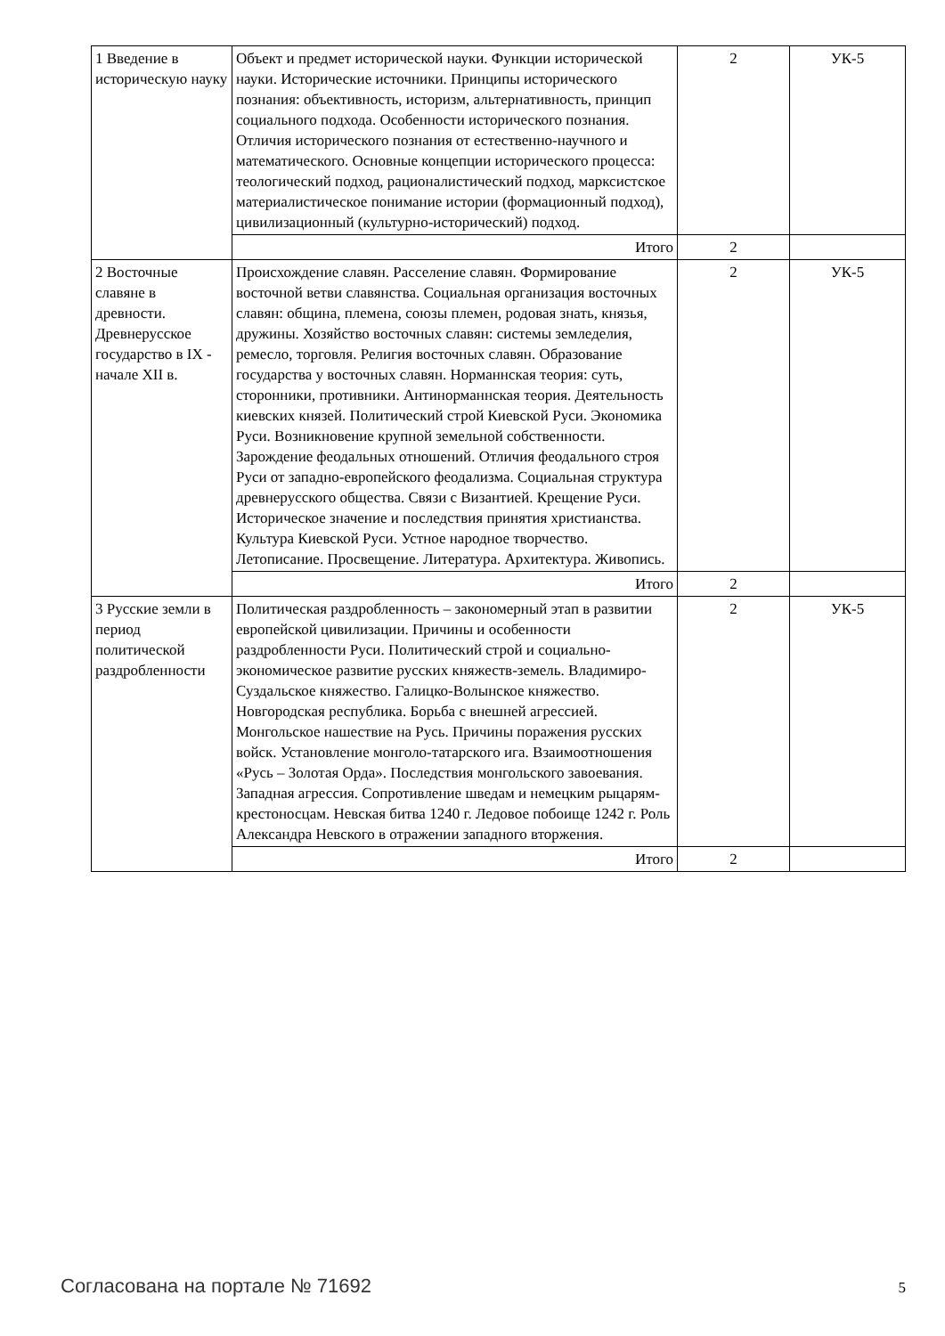| 1 Введение в историческую науку | Объект и предмет исторической науки. Функции исторической науки. Исторические источники. Принципы исторического познания: объективность, историзм, альтернативность, принцип социального подхода. Особенности исторического познания. Отличия исторического познания от естественно-научного и математического. Основные концепции исторического процесса: теологический подход, рационалистический подход, марксистское материалистическое понимание истории (формационный подход), цивилизационный (культурно-исторический) подход. | 2 | УК-5 |
| | Итого | 2 | |
| 2 Восточные славяне в древности. Древнерусское государство в IX - начале XII в. | Происхождение славян. Расселение славян. Формирование восточной ветви славянства. Социальная организация восточных славян: община, племена, союзы племен, родовая знать, князья, дружины. Хозяйство восточных славян: системы земледелия, ремесло, торговля. Религия восточных славян. Образование государства у восточных славян. Норманнская теория: суть, сторонники, противники. Антинорманнская теория. Деятельность киевских князей. Политический строй Киевской Руси. Экономика Руси. Возникновение крупной земельной собственности. Зарождение феодальных отношений. Отличия феодального строя Руси от западно-европейского феодализма. Социальная структура древнерусского общества. Связи с Византией. Крещение Руси. Историческое значение и последствия принятия христианства. Культура Киевской Руси. Устное народное творчество. Летописание. Просвещение. Литература. Архитектура. Живопись. | 2 | УК-5 |
| | Итого | 2 | |
| 3 Русские земли в период политической раздробленности | Политическая раздробленность – закономерный этап в развитии европейской цивилизации. Причины и особенности раздробленности Руси. Политический строй и социально-экономическое развитие русских княжеств-земель. Владимиро-Суздальское княжество. Галицко-Волынское княжество. Новгородская республика. Борьба с внешней агрессией. Монгольское нашествие на Русь. Причины поражения русских войск. Установление монголо-татарского ига. Взаимоотношения «Русь – Золотая Орда». Последствия монгольского завоевания. Западная агрессия. Сопротивление шведам и немецким рыцарям-крестоносцам. Невская битва 1240 г. Ледовое побоище 1242 г. Роль Александра Невского в отражении западного вторжения. | 2 | УК-5 |
| | Итого | 2 | |
Согласована на портале № 71692 5